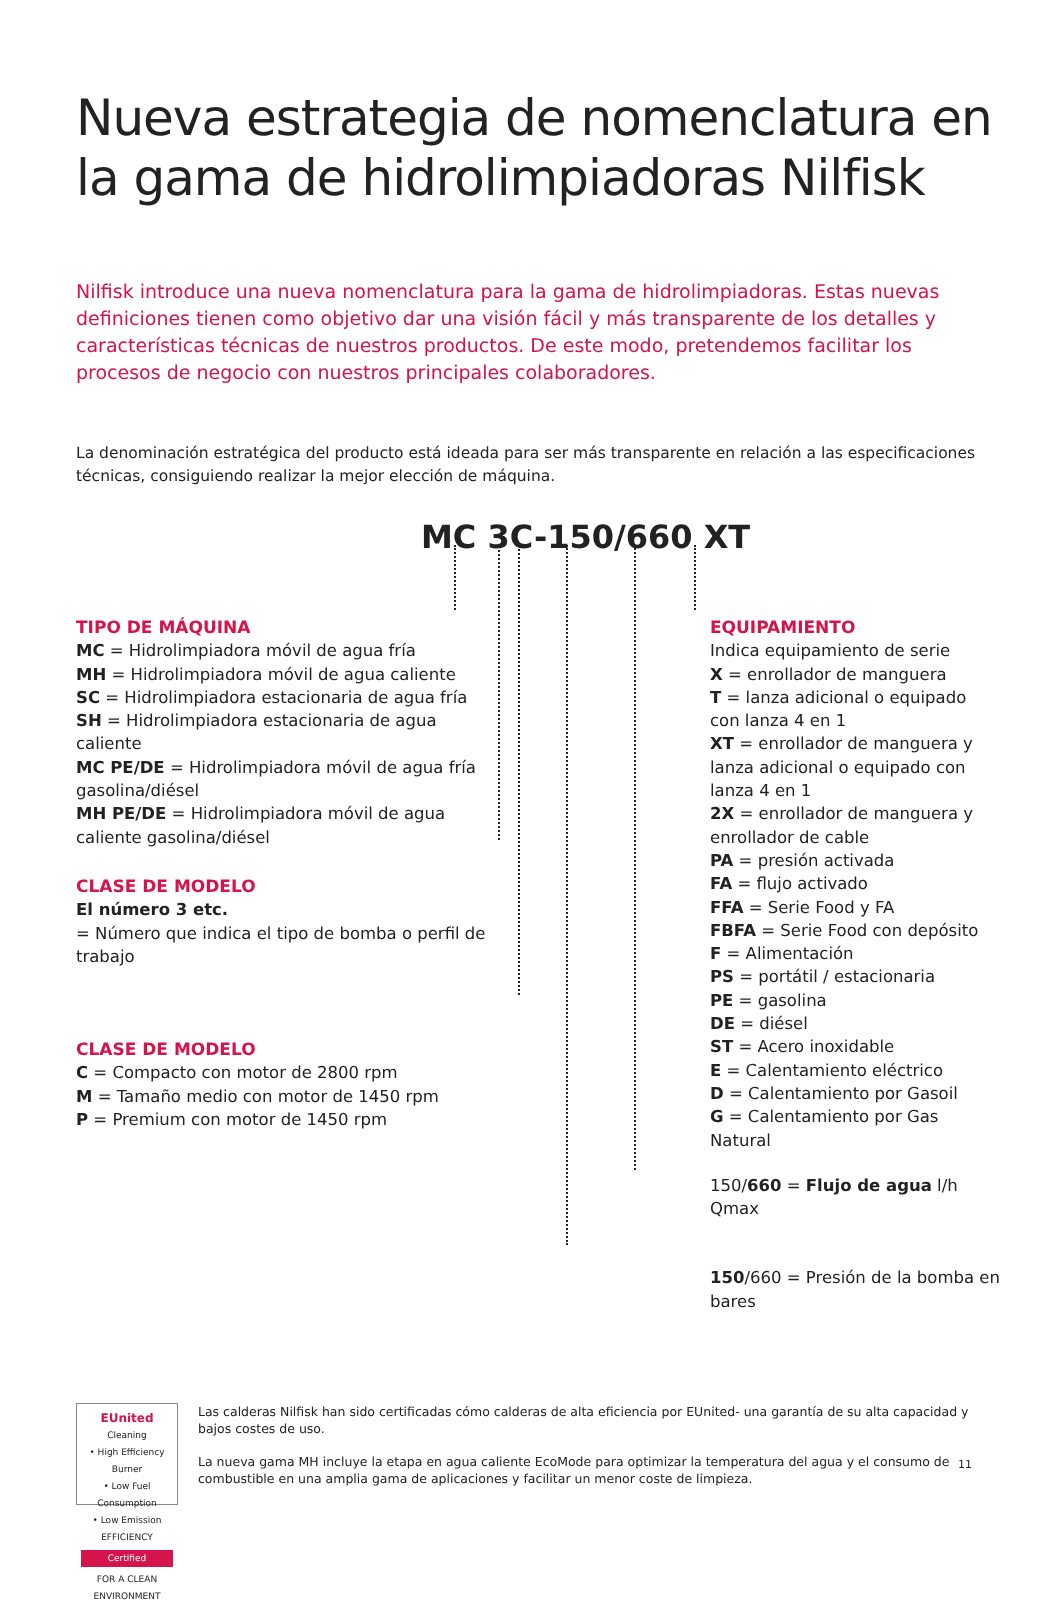Nueva estrategia de nomenclatura en la gama de hidrolimpiadoras Nilfisk
Nilfisk introduce una nueva nomenclatura para la gama de hidrolimpiadoras. Estas nuevas definiciones tienen como objetivo dar una visión fácil y más transparente de los detalles y características técnicas de nuestros productos. De este modo, pretendemos facilitar los procesos de negocio con nuestros principales colaboradores.
La denominación estratégica del producto está ideada para ser más transparente en relación a las especificaciones técnicas, consiguiendo realizar la mejor elección de máquina.
MC 3C-150/660 XT
TIPO DE MÁQUINA
MC = Hidrolimpiadora móvil de agua fría
MH = Hidrolimpiadora móvil de agua caliente
SC = Hidrolimpiadora estacionaria de agua fría
SH = Hidrolimpiadora estacionaria de agua caliente
MC PE/DE = Hidrolimpiadora móvil de agua fría gasolina/diésel
MH PE/DE = Hidrolimpiadora móvil de agua caliente gasolina/diésel
CLASE DE MODELO
El número 3 etc.
= Número que indica el tipo de bomba o perfil de trabajo
CLASE DE MODELO
C = Compacto con motor de 2800 rpm
M = Tamaño medio con motor de 1450 rpm
P = Premium con motor de 1450 rpm
EQUIPAMIENTO
Indica equipamiento de serie
X = enrollador de manguera
T = lanza adicional o equipado con lanza 4 en 1
XT = enrollador de manguera y lanza adicional o equipado con lanza 4 en 1
2X = enrollador de manguera y enrollador de cable
PA = presión activada
FA = flujo activado
FFA = Serie Food y FA
FBFA = Serie Food con depósito
F = Alimentación
PS = portátil / estacionaria
PE = gasolina
DE = diésel
ST = Acero inoxidable
E = Calentamiento eléctrico
D = Calentamiento por Gasoil
G = Calentamiento por Gas Natural
150/660 = Flujo de agua l/h Qmax
150/660 = Presión de la bomba en bares
EUnited
Cleaning
• High Efficiency Burner
• Low Fuel Consumption
• Low Emission
EFFICIENCY
Certified
FOR A CLEAN ENVIRONMENT
Las calderas Nilfisk han sido certificadas cómo calderas de alta eficiencia por EUnited- una garantía de su alta capacidad y bajos costes de uso.
La nueva gama MH incluye la etapa en agua caliente EcoMode para optimizar la temperatura del agua y el consumo de combustible en una amplia gama de aplicaciones y facilitar un menor coste de limpieza.
11